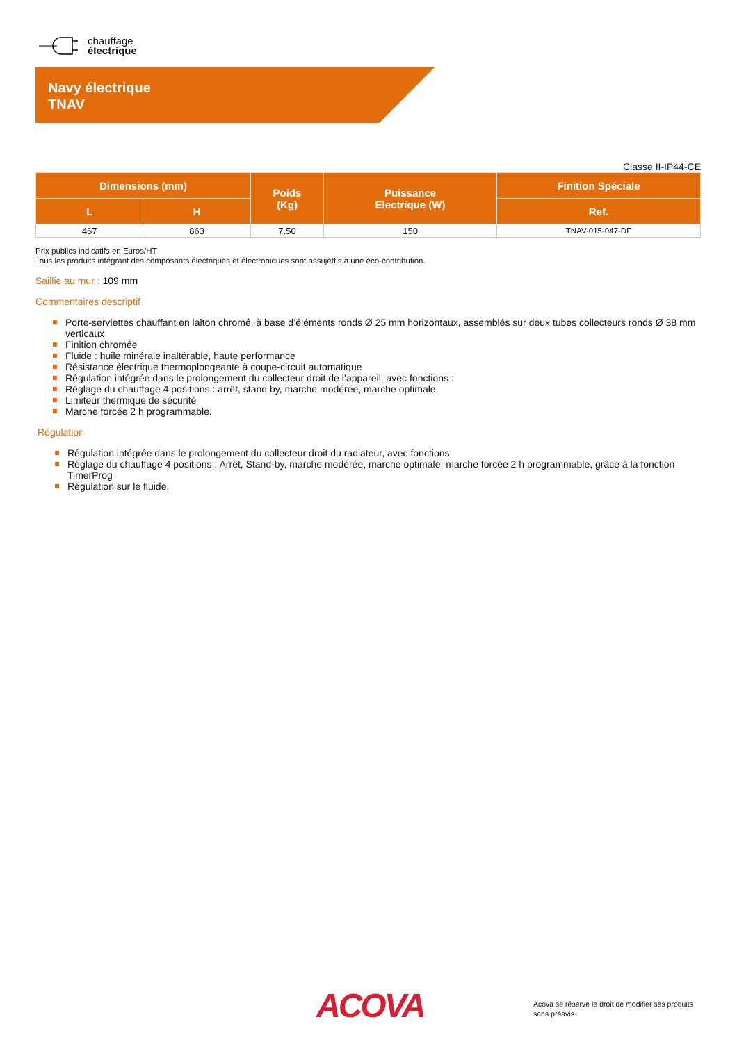chauffage
électrique
Navy électrique
TNAV
Classe II-IP44-CE
| Dimensions (mm) | | Poids (Kg) | Puissance Electrique (W) | Finition Spéciale |
| --- | --- | --- | --- | --- |
| L | H | | | Ref. |
| 467 | 863 | 7.50 | 150 | TNAV-015-047-DF |
Prix publics indicatifs en Euros/HT
Tous les produits intégrant des composants électriques et électroniques sont assujettis à une éco-contribution.
Saillie au mur : 109 mm
Commentaires descriptif
Porte-serviettes chauffant en laiton chromé, à base d’éléments ronds Ø 25 mm horizontaux, assemblés sur deux tubes collecteurs ronds Ø 38 mm verticaux
Finition chromée
Fluide : huile minérale inaltérable, haute performance
Résistance électrique thermoplongeante à coupe-circuit automatique
Régulation intégrée dans le prolongement du collecteur droit de l’appareil, avec fonctions :
Réglage du chauffage 4 positions : arrêt, stand by, marche modérée, marche optimale
Limiteur thermique de sécurité
Marche forcée 2 h programmable.
Régulation
Régulation intégrée dans le prolongement du collecteur droit du radiateur, avec fonctions
Réglage du chauffage 4 positions : Arrêt, Stand-by, marche modérée, marche optimale, marche forcée 2 h programmable, grâce à la fonction TimerProg
Régulation sur le fluide.
ACOVA
Acova se réserve le droit de modifier ses produits
sans préavis.